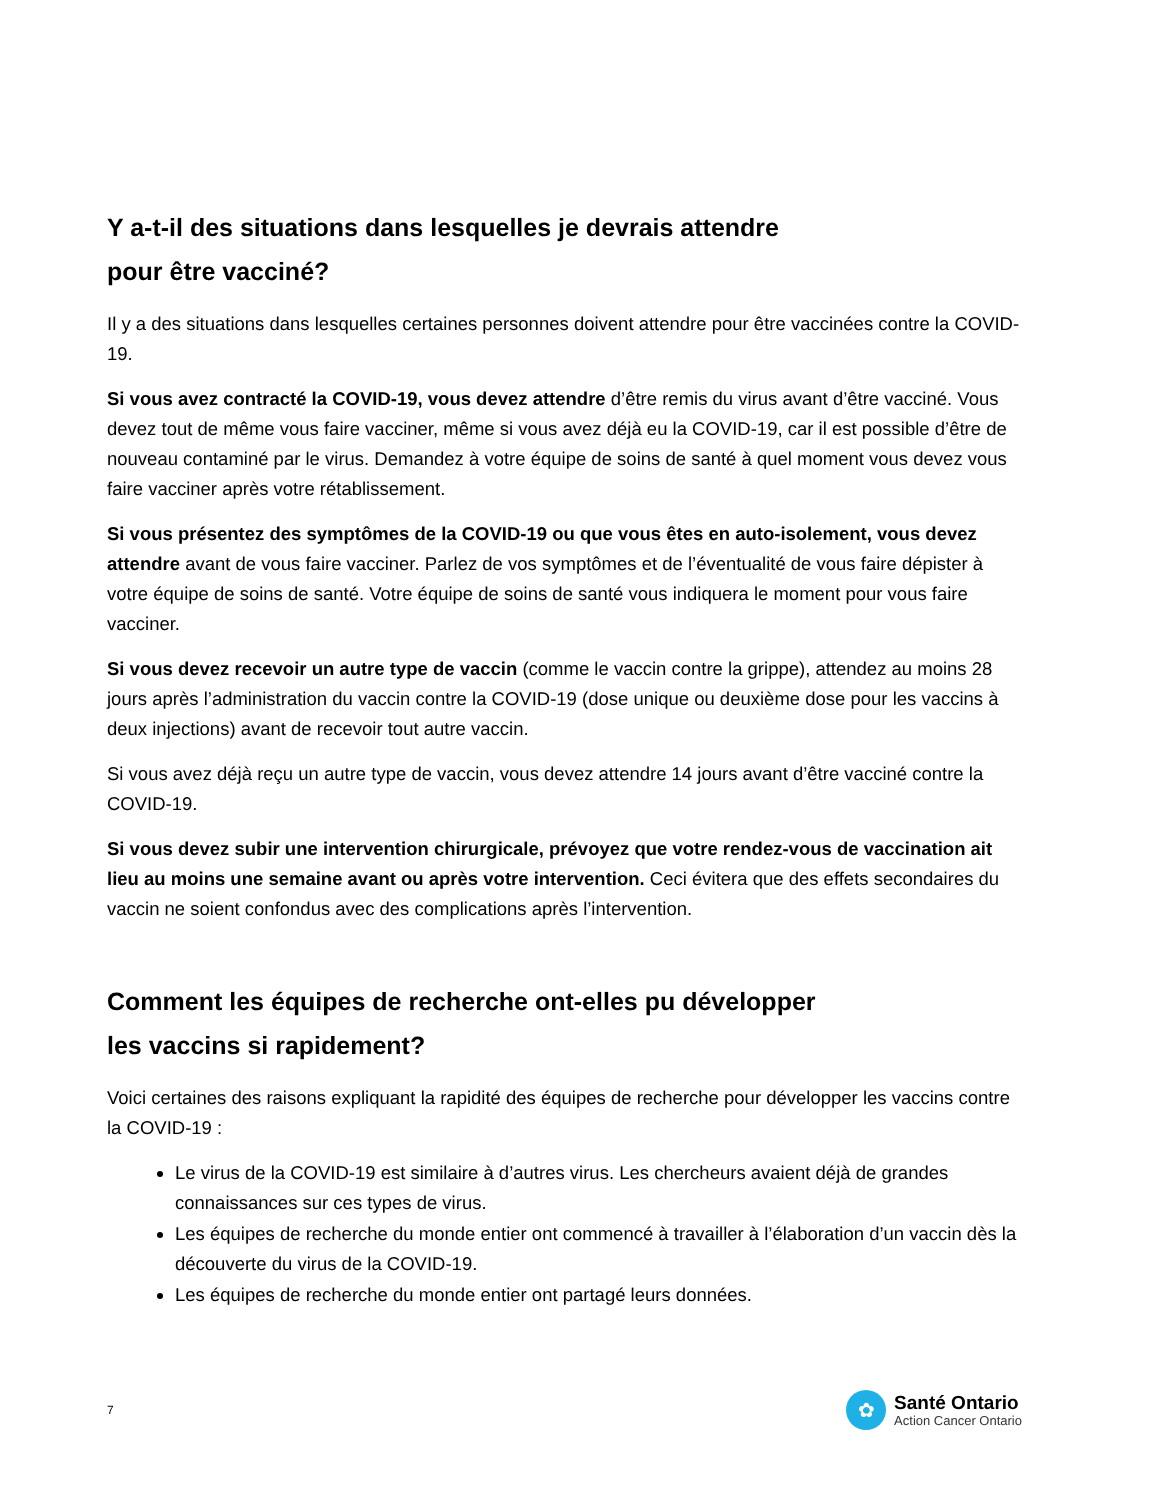Y a-t-il des situations dans lesquelles je devrais attendre
pour être vacciné?
Il y a des situations dans lesquelles certaines personnes doivent attendre pour être vaccinées contre la COVID-19.
Si vous avez contracté la COVID-19, vous devez attendre d’être remis du virus avant d’être vacciné. Vous devez tout de même vous faire vacciner, même si vous avez déjà eu la COVID-19, car il est possible d’être de nouveau contaminé par le virus. Demandez à votre équipe de soins de santé à quel moment vous devez vous faire vacciner après votre rétablissement.
Si vous présentez des symptômes de la COVID-19 ou que vous êtes en auto-isolement, vous devez attendre avant de vous faire vacciner. Parlez de vos symptômes et de l’éventualité de vous faire dépister à votre équipe de soins de santé. Votre équipe de soins de santé vous indiquera le moment pour vous faire vacciner.
Si vous devez recevoir un autre type de vaccin (comme le vaccin contre la grippe), attendez au moins 28 jours après l’administration du vaccin contre la COVID-19 (dose unique ou deuxième dose pour les vaccins à deux injections) avant de recevoir tout autre vaccin.
Si vous avez déjà reçu un autre type de vaccin, vous devez attendre 14 jours avant d’être vacciné contre la COVID-19.
Si vous devez subir une intervention chirurgicale, prévoyez que votre rendez-vous de vaccination ait lieu au moins une semaine avant ou après votre intervention. Ceci évitera que des effets secondaires du vaccin ne soient confondus avec des complications après l’intervention.
Comment les équipes de recherche ont-elles pu développer
les vaccins si rapidement?
Voici certaines des raisons expliquant la rapidité des équipes de recherche pour développer les vaccins contre la COVID-19 :
Le virus de la COVID-19 est similaire à d’autres virus. Les chercheurs avaient déjà de grandes connaissances sur ces types de virus.
Les équipes de recherche du monde entier ont commencé à travailler à l’élaboration d’un vaccin dès la découverte du virus de la COVID-19.
Les équipes de recherche du monde entier ont partagé leurs données.
7
✿
Santé Ontario
Action Cancer Ontario